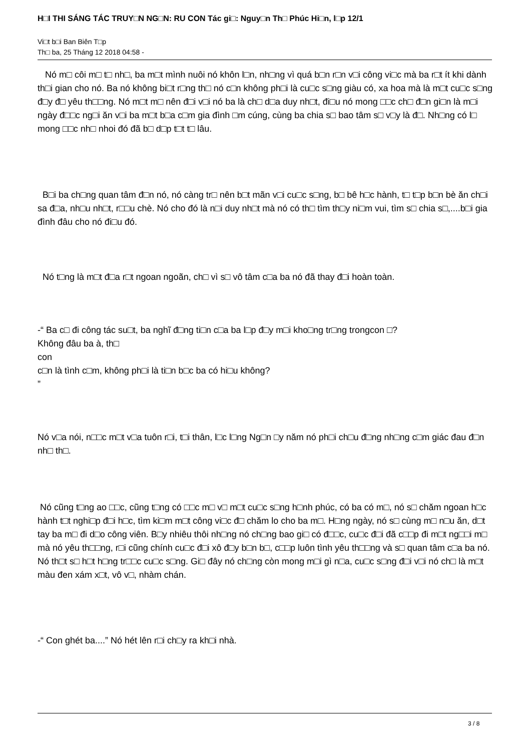H□I THI SÁNG TÁC TRUY□N NG□N: RU CON Tác gi□: Nguy□n Th□ Phúc Hi□n, l□p 12/1
Vi□t b□i Ban Biên T□p
Th□ ba, 25 Tháng 12 2018 04:58 -
Nó m□ côi m□ t□ nh□, ba m□t mình nuôi nó khôn l□n, nh□ng vì quá b□n r□n v□i công vi□c mà ba r□t ít khi dành th□i gian cho nó. Ba nó không bi□t r□ng th□ nó c□n không ph□i là cu□c s□ng giàu có, xa hoa mà là m□t cu□c s□ng đ□y đ□ yêu th□□ng. Nó m□t m□ nên đ□i v□i nó ba là ch□ d□a duy nh□t, đi□u nó mong □□c ch□ đ□n gi□n là m□i ngày đ□□c ng□i ăn v□i ba m□t b□a c□m gia đình □m cúng, cùng ba chia s□ bao tâm s□ v□y là đ□. Nh□ng có l□ mong □□c nh□ nhoi đó đã b□ d□p t□t t□ lâu.
B□i ba ch□ng quan tâm đ□n nó, nó càng tr□ nên b□t mãn v□i cu□c s□ng, b□ bê h□c hành, t□ t□p b□n bè ăn ch□i sa đ□a, nh□u nh□t, r□□u chè. Nó cho đó là n□i duy nh□t mà nó có th□ tìm th□y ni□m vui, tìm s□ chia s□,....b□i gia đình đâu cho nó đi□u đó.
Nó t□ng là m□t đ□a r□t ngoan ngoãn, ch□ vì s□ vô tâm c□a ba nó đã thay đ□i hoàn toàn.
-“ Ba c□ đi công tác su□t, ba nghĩ đ□ng ti□n c□a ba l□p đ□y m□i kho□ng tr□ng trongcon □?
Không đâu ba à, th□
con
c□n là tình c□m, không ph□i là ti□n b□c ba có hi□u không?
”
Nó v□a nói, n□□c m□t v□a tuôn r□i, t□i thân, l□c l□ng Ng□n □y năm nó ph□i ch□u đ□ng nh□ng c□m giác đau đ□n nh□ th□.
Nó cũng t□ng ao □□c, cũng t□ng có □□c m□ v□ m□t cu□c s□ng h□nh phúc, có ba có m□, nó s□ chăm ngoan h□c hành t□t nghi□p đ□i h□c, tìm ki□m m□t công vi□c đ□ chăm lo cho ba m□. H□ng ngày, nó s□ cùng m□ n□u ăn, d□t tay ba m□ đi d□o công viên. B□y nhiêu thôi nh□ng nó ch□ng bao gi□ có đ□□c, cu□c đ□i đã c□□p đi m□t ng□□i m□ mà nó yêu th□□ng, r□i cũng chính cu□c đ□i xô đ□y b□n b□, c□□p luôn tình yêu th□□ng và s□ quan tâm c□a ba nó. Nó th□t s□ h□t h□ng tr□□c cu□c s□ng. Gi□ đây nó ch□ng còn mong m□i gì n□a, cu□c s□ng đ□i v□i nó ch□ là m□t màu đen xám x□t, vô v□, nhàm chán.
-“ Con ghét ba....” Nó hét lên r□i ch□y ra kh□i nhà.
3 / 8